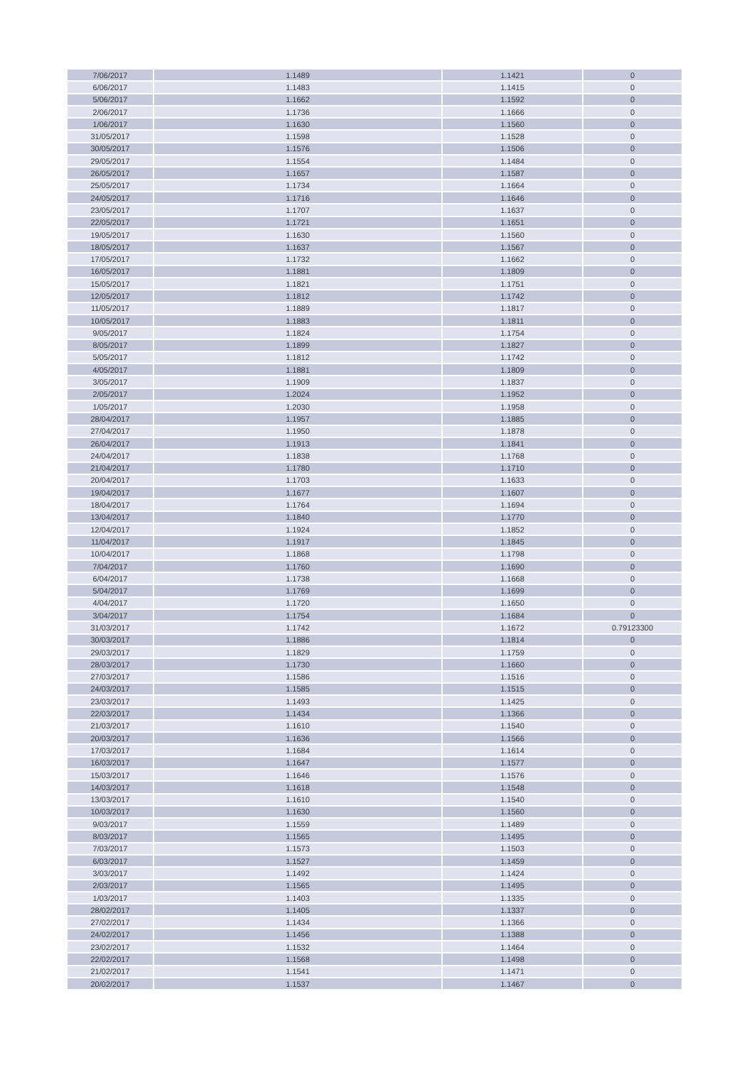| 7/06/2017 | 1.1489 | 1.1421 | 0 |
| 6/06/2017 | 1.1483 | 1.1415 | 0 |
| 5/06/2017 | 1.1662 | 1.1592 | 0 |
| 2/06/2017 | 1.1736 | 1.1666 | 0 |
| 1/06/2017 | 1.1630 | 1.1560 | 0 |
| 31/05/2017 | 1.1598 | 1.1528 | 0 |
| 30/05/2017 | 1.1576 | 1.1506 | 0 |
| 29/05/2017 | 1.1554 | 1.1484 | 0 |
| 26/05/2017 | 1.1657 | 1.1587 | 0 |
| 25/05/2017 | 1.1734 | 1.1664 | 0 |
| 24/05/2017 | 1.1716 | 1.1646 | 0 |
| 23/05/2017 | 1.1707 | 1.1637 | 0 |
| 22/05/2017 | 1.1721 | 1.1651 | 0 |
| 19/05/2017 | 1.1630 | 1.1560 | 0 |
| 18/05/2017 | 1.1637 | 1.1567 | 0 |
| 17/05/2017 | 1.1732 | 1.1662 | 0 |
| 16/05/2017 | 1.1881 | 1.1809 | 0 |
| 15/05/2017 | 1.1821 | 1.1751 | 0 |
| 12/05/2017 | 1.1812 | 1.1742 | 0 |
| 11/05/2017 | 1.1889 | 1.1817 | 0 |
| 10/05/2017 | 1.1883 | 1.1811 | 0 |
| 9/05/2017 | 1.1824 | 1.1754 | 0 |
| 8/05/2017 | 1.1899 | 1.1827 | 0 |
| 5/05/2017 | 1.1812 | 1.1742 | 0 |
| 4/05/2017 | 1.1881 | 1.1809 | 0 |
| 3/05/2017 | 1.1909 | 1.1837 | 0 |
| 2/05/2017 | 1.2024 | 1.1952 | 0 |
| 1/05/2017 | 1.2030 | 1.1958 | 0 |
| 28/04/2017 | 1.1957 | 1.1885 | 0 |
| 27/04/2017 | 1.1950 | 1.1878 | 0 |
| 26/04/2017 | 1.1913 | 1.1841 | 0 |
| 24/04/2017 | 1.1838 | 1.1768 | 0 |
| 21/04/2017 | 1.1780 | 1.1710 | 0 |
| 20/04/2017 | 1.1703 | 1.1633 | 0 |
| 19/04/2017 | 1.1677 | 1.1607 | 0 |
| 18/04/2017 | 1.1764 | 1.1694 | 0 |
| 13/04/2017 | 1.1840 | 1.1770 | 0 |
| 12/04/2017 | 1.1924 | 1.1852 | 0 |
| 11/04/2017 | 1.1917 | 1.1845 | 0 |
| 10/04/2017 | 1.1868 | 1.1798 | 0 |
| 7/04/2017 | 1.1760 | 1.1690 | 0 |
| 6/04/2017 | 1.1738 | 1.1668 | 0 |
| 5/04/2017 | 1.1769 | 1.1699 | 0 |
| 4/04/2017 | 1.1720 | 1.1650 | 0 |
| 3/04/2017 | 1.1754 | 1.1684 | 0 |
| 31/03/2017 | 1.1742 | 1.1672 | 0.79123300 |
| 30/03/2017 | 1.1886 | 1.1814 | 0 |
| 29/03/2017 | 1.1829 | 1.1759 | 0 |
| 28/03/2017 | 1.1730 | 1.1660 | 0 |
| 27/03/2017 | 1.1586 | 1.1516 | 0 |
| 24/03/2017 | 1.1585 | 1.1515 | 0 |
| 23/03/2017 | 1.1493 | 1.1425 | 0 |
| 22/03/2017 | 1.1434 | 1.1366 | 0 |
| 21/03/2017 | 1.1610 | 1.1540 | 0 |
| 20/03/2017 | 1.1636 | 1.1566 | 0 |
| 17/03/2017 | 1.1684 | 1.1614 | 0 |
| 16/03/2017 | 1.1647 | 1.1577 | 0 |
| 15/03/2017 | 1.1646 | 1.1576 | 0 |
| 14/03/2017 | 1.1618 | 1.1548 | 0 |
| 13/03/2017 | 1.1610 | 1.1540 | 0 |
| 10/03/2017 | 1.1630 | 1.1560 | 0 |
| 9/03/2017 | 1.1559 | 1.1489 | 0 |
| 8/03/2017 | 1.1565 | 1.1495 | 0 |
| 7/03/2017 | 1.1573 | 1.1503 | 0 |
| 6/03/2017 | 1.1527 | 1.1459 | 0 |
| 3/03/2017 | 1.1492 | 1.1424 | 0 |
| 2/03/2017 | 1.1565 | 1.1495 | 0 |
| 1/03/2017 | 1.1403 | 1.1335 | 0 |
| 28/02/2017 | 1.1405 | 1.1337 | 0 |
| 27/02/2017 | 1.1434 | 1.1366 | 0 |
| 24/02/2017 | 1.1456 | 1.1388 | 0 |
| 23/02/2017 | 1.1532 | 1.1464 | 0 |
| 22/02/2017 | 1.1568 | 1.1498 | 0 |
| 21/02/2017 | 1.1541 | 1.1471 | 0 |
| 20/02/2017 | 1.1537 | 1.1467 | 0 |